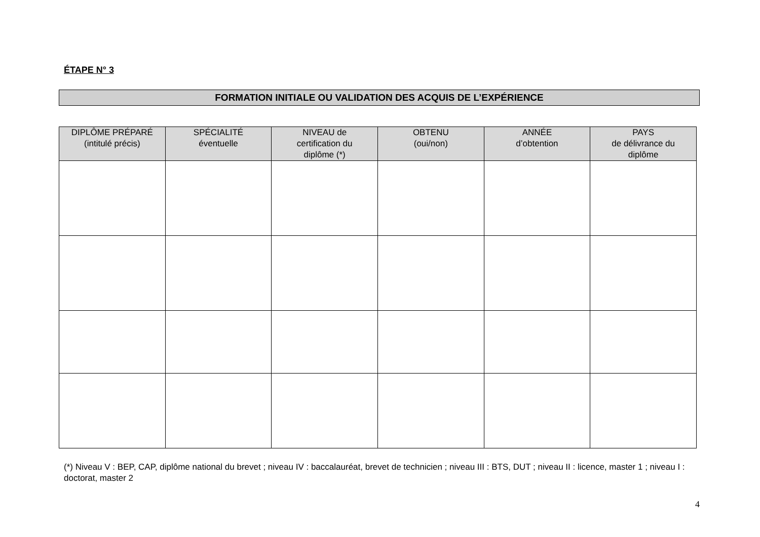ÉTAPE N° 3
FORMATION INITIALE OU VALIDATION DES ACQUIS DE L’EXPÉRIENCE
| DIPLÔME PRÉPARÉ (intitulé précis) | SPÉCIALITÉ éventuelle | NIVEAU de certification du diplôme (*) | OBTENU (oui/non) | ANNÉE d’obtention | PAYS de délivrance du diplôme |
| --- | --- | --- | --- | --- | --- |
(*) Niveau V : BEP, CAP, diplôme national du brevet ; niveau IV : baccalauréat, brevet de technicien ; niveau III : BTS, DUT ; niveau II : licence, master 1 ; niveau I : doctorat, master 2
4